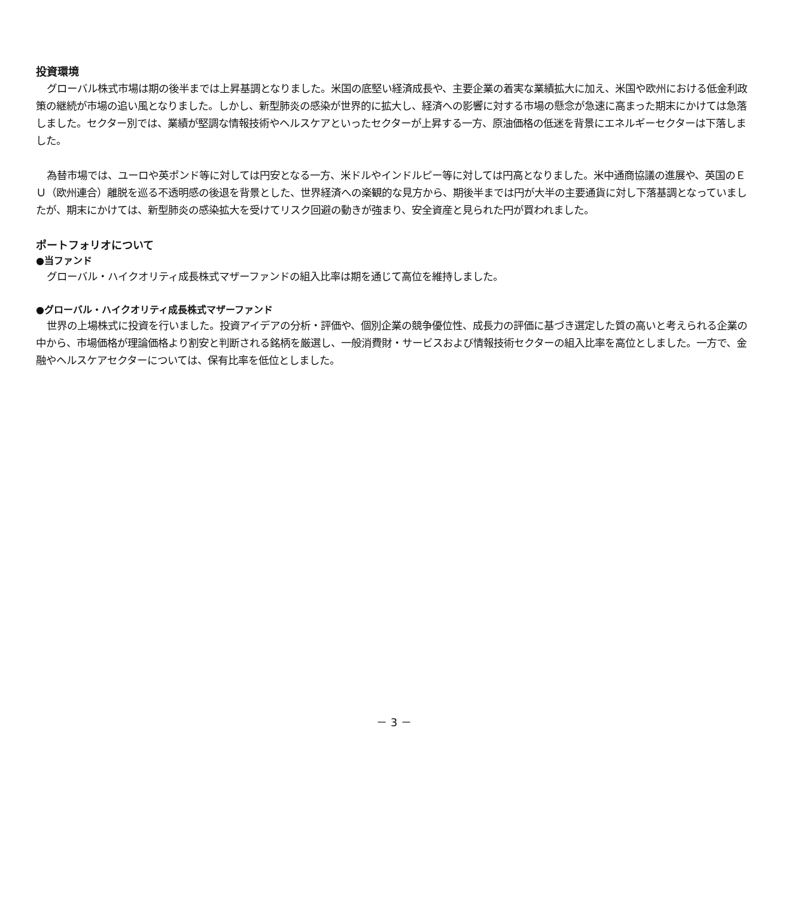投資環境
グローバル株式市場は期の後半までは上昇基調となりました。米国の底堅い経済成長や、主要企業の着実な業績拡大に加え、米国や欧州における低金利政策の継続が市場の追い風となりました。しかし、新型肺炎の感染が世界的に拡大し、経済への影響に対する市場の懸念が急速に高まった期末にかけては急落しました。セクター別では、業績が堅調な情報技術やヘルスケアといったセクターが上昇する一方、原油価格の低迷を背景にエネルギーセクターは下落しました。
為替市場では、ユーロや英ポンド等に対しては円安となる一方、米ドルやインドルピー等に対しては円高となりました。米中通商協議の進展や、英国のＥＵ（欧州連合）離脱を巡る不透明感の後退を背景とした、世界経済への楽観的な見方から、期後半までは円が大半の主要通貨に対し下落基調となっていましたが、期末にかけては、新型肺炎の感染拡大を受けてリスク回避の動きが強まり、安全資産と見られた円が買われました。
ポートフォリオについて
●当ファンド
グローバル・ハイクオリティ成長株式マザーファンドの組入比率は期を通じて高位を維持しました。
●グローバル・ハイクオリティ成長株式マザーファンド
世界の上場株式に投資を行いました。投資アイデアの分析・評価や、個別企業の競争優位性、成長力の評価に基づき選定した質の高いと考えられる企業の中から、市場価格が理論価格より割安と判断される銘柄を厳選し、一般消費財・サービスおよび情報技術セクターの組入比率を高位としました。一方で、金融やヘルスケアセクターについては、保有比率を低位としました。
－ 3 －